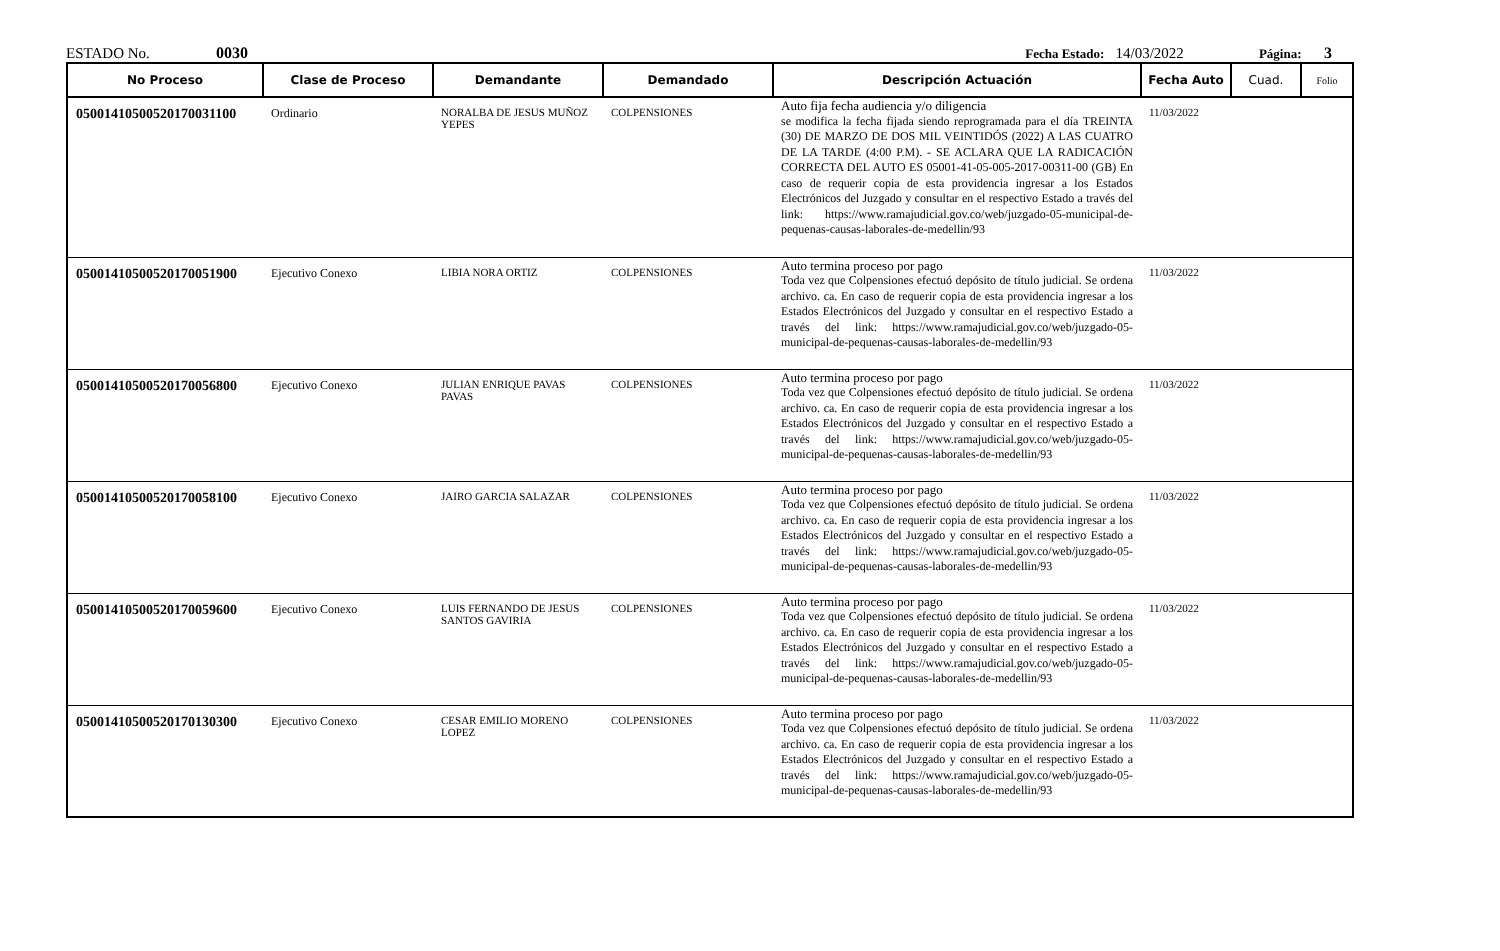ESTADO No. 0030 Fecha Estado: 14/03/2022 Página: 3
| No Proceso | Clase de Proceso | Demandante | Demandado | Descripción Actuación | Fecha Auto | Cuad. | Folio |
| --- | --- | --- | --- | --- | --- | --- | --- |
| 05001410500520170031100 | Ordinario | NORALBA DE JESUS MUÑOZ YEPES | COLPENSIONES | Auto fija fecha audiencia y/o diligencia se modifica la fecha fijada siendo reprogramada para el día TREINTA (30) DE MARZO DE DOS MIL VEINTIDÓS (2022) A LAS CUATRO DE LA TARDE (4:00 P.M). - SE ACLARA QUE LA RADICACIÓN CORRECTA DEL AUTO ES 05001-41-05-005-2017-00311-00 (GB) En caso de requerir copia de esta providencia ingresar a los Estados Electrónicos del Juzgado y consultar en el respectivo Estado a través del link: https://www.ramajudicial.gov.co/web/juzgado-05-municipal-de-pequenas-causas-laborales-de-medellin/93 | 11/03/2022 | | |
| 05001410500520170051900 | Ejecutivo Conexo | LIBIA NORA ORTIZ | COLPENSIONES | Auto termina proceso por pago Toda vez que Colpensiones efectuó depósito de título judicial. Se ordena archivo. ca. En caso de requerir copia de esta providencia ingresar a los Estados Electrónicos del Juzgado y consultar en el respectivo Estado a través del link: https://www.ramajudicial.gov.co/web/juzgado-05-municipal-de-pequenas-causas-laborales-de-medellin/93 | 11/03/2022 | | |
| 05001410500520170056800 | Ejecutivo Conexo | JULIAN ENRIQUE PAVAS PAVAS | COLPENSIONES | Auto termina proceso por pago Toda vez que Colpensiones efectuó depósito de título judicial. Se ordena archivo. ca. En caso de requerir copia de esta providencia ingresar a los Estados Electrónicos del Juzgado y consultar en el respectivo Estado a través del link: https://www.ramajudicial.gov.co/web/juzgado-05-municipal-de-pequenas-causas-laborales-de-medellin/93 | 11/03/2022 | | |
| 05001410500520170058100 | Ejecutivo Conexo | JAIRO GARCIA SALAZAR | COLPENSIONES | Auto termina proceso por pago Toda vez que Colpensiones efectuó depósito de título judicial. Se ordena archivo. ca. En caso de requerir copia de esta providencia ingresar a los Estados Electrónicos del Juzgado y consultar en el respectivo Estado a través del link: https://www.ramajudicial.gov.co/web/juzgado-05-municipal-de-pequenas-causas-laborales-de-medellin/93 | 11/03/2022 | | |
| 05001410500520170059600 | Ejecutivo Conexo | LUIS FERNANDO DE JESUS SANTOS GAVIRIA | COLPENSIONES | Auto termina proceso por pago Toda vez que Colpensiones efectuó depósito de título judicial. Se ordena archivo. ca. En caso de requerir copia de esta providencia ingresar a los Estados Electrónicos del Juzgado y consultar en el respectivo Estado a través del link: https://www.ramajudicial.gov.co/web/juzgado-05-municipal-de-pequenas-causas-laborales-de-medellin/93 | 11/03/2022 | | |
| 05001410500520170130300 | Ejecutivo Conexo | CESAR EMILIO MORENO LOPEZ | COLPENSIONES | Auto termina proceso por pago Toda vez que Colpensiones efectuó depósito de título judicial. Se ordena archivo. ca. En caso de requerir copia de esta providencia ingresar a los Estados Electrónicos del Juzgado y consultar en el respectivo Estado a través del link: https://www.ramajudicial.gov.co/web/juzgado-05-municipal-de-pequenas-causas-laborales-de-medellin/93 | 11/03/2022 | | |